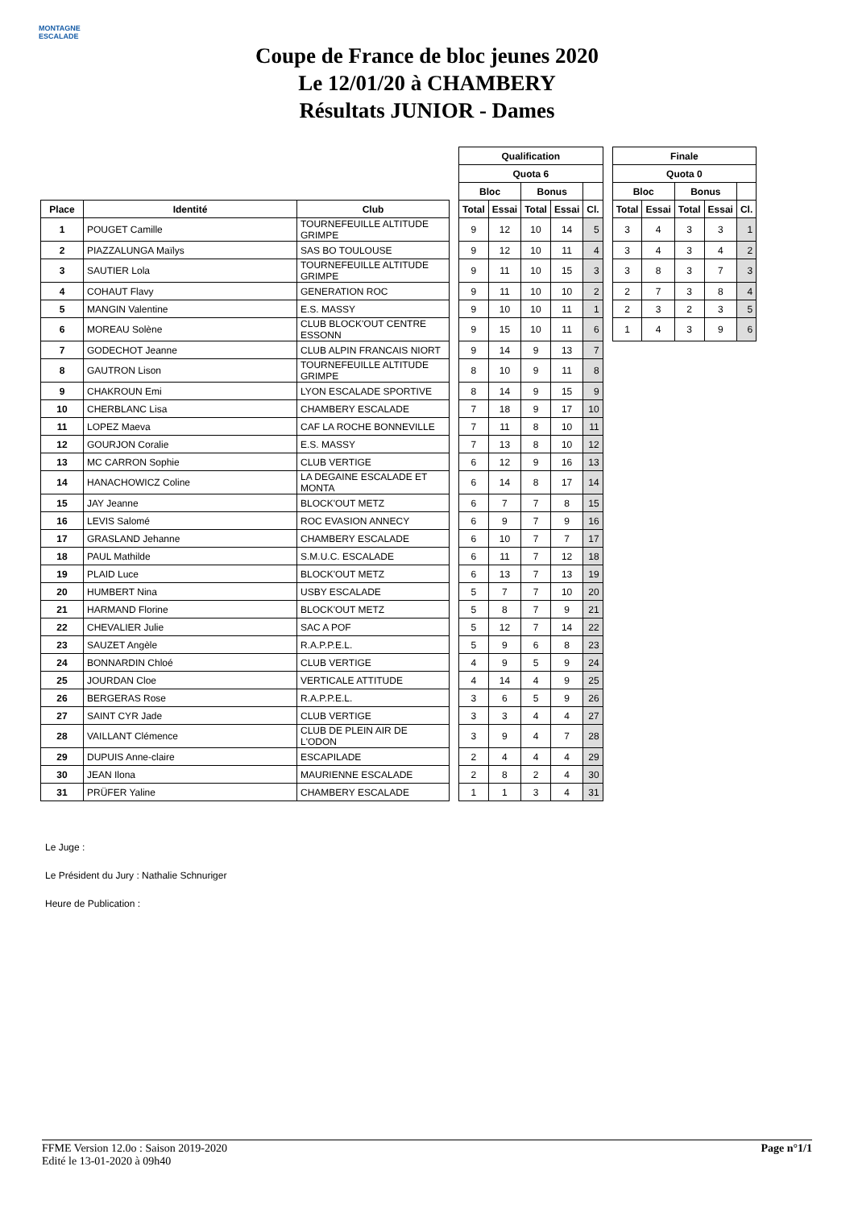MONTAGNE ESCALADE
Coupe de France de bloc jeunes 2020
Le 12/01/20 à CHAMBERY
Résultats JUNIOR - Dames
| | | | | Qualification | | | | | | Finale | | | | |
| | | | | Quota 6 | | | | | | Quota 0 | | | | |
| | | | | Bloc | | Bonus | | | | Bloc | | Bonus | | |
| Place | Identité | Club | | Total | Essai | Total | Essai | Cl. | | Total | Essai | Total | Essai | Cl. |
| 1 | POUGET Camille | TOURNEFEUILLE ALTITUDE GRIMPE | | 9 | 12 | 10 | 14 | 5 | | 3 | 4 | 3 | 3 | 1 |
| 2 | PIAZZALUNGA Maïlys | SAS BO TOULOUSE | | 9 | 12 | 10 | 11 | 4 | | 3 | 4 | 3 | 4 | 2 |
| 3 | SAUTIER Lola | TOURNEFEUILLE ALTITUDE GRIMPE | | 9 | 11 | 10 | 15 | 3 | | 3 | 8 | 3 | 7 | 3 |
| 4 | COHAUT Flavy | GENERATION ROC | | 9 | 11 | 10 | 10 | 2 | | 2 | 7 | 3 | 8 | 4 |
| 5 | MANGIN Valentine | E.S. MASSY | | 9 | 10 | 10 | 11 | 1 | | 2 | 3 | 2 | 3 | 5 |
| 6 | MOREAU Solène | CLUB BLOCK'OUT CENTRE ESSONN | | 9 | 15 | 10 | 11 | 6 | | 1 | 4 | 3 | 9 | 6 |
| 7 | GODECHOT Jeanne | CLUB ALPIN FRANCAIS NIORT | | 9 | 14 | 9 | 13 | 7 | | | | | | |
| 8 | GAUTRON Lison | TOURNEFEUILLE ALTITUDE GRIMPE | | 8 | 10 | 9 | 11 | 8 | | | | | | |
| 9 | CHAKROUN Emi | LYON ESCALADE SPORTIVE | | 8 | 14 | 9 | 15 | 9 | | | | | | |
| 10 | CHERBLANC Lisa | CHAMBERY ESCALADE | | 7 | 18 | 9 | 17 | 10 | | | | | | |
| 11 | LOPEZ Maeva | CAF LA ROCHE BONNEVILLE | | 7 | 11 | 8 | 10 | 11 | | | | | | |
| 12 | GOURJON Coralie | E.S. MASSY | | 7 | 13 | 8 | 10 | 12 | | | | | | |
| 13 | MC CARRON Sophie | CLUB VERTIGE | | 6 | 12 | 9 | 16 | 13 | | | | | | |
| 14 | HANACHOWICZ Coline | LA DEGAINE ESCALADE ET MONTA | | 6 | 14 | 8 | 17 | 14 | | | | | | |
| 15 | JAY Jeanne | BLOCK'OUT METZ | | 6 | 7 | 7 | 8 | 15 | | | | | | |
| 16 | LEVIS Salomé | ROC EVASION ANNECY | | 6 | 9 | 7 | 9 | 16 | | | | | | |
| 17 | GRASLAND Jehanne | CHAMBERY ESCALADE | | 6 | 10 | 7 | 7 | 17 | | | | | | |
| 18 | PAUL Mathilde | S.M.U.C. ESCALADE | | 6 | 11 | 7 | 12 | 18 | | | | | | |
| 19 | PLAID Luce | BLOCK'OUT METZ | | 6 | 13 | 7 | 13 | 19 | | | | | | |
| 20 | HUMBERT Nina | USBY ESCALADE | | 5 | 7 | 7 | 10 | 20 | | | | | | |
| 21 | HARMAND Florine | BLOCK'OUT METZ | | 5 | 8 | 7 | 9 | 21 | | | | | | |
| 22 | CHEVALIER Julie | SAC A POF | | 5 | 12 | 7 | 14 | 22 | | | | | | |
| 23 | SAUZET Angèle | R.A.P.P.E.L. | | 5 | 9 | 6 | 8 | 23 | | | | | | |
| 24 | BONNARDIN Chloé | CLUB VERTIGE | | 4 | 9 | 5 | 9 | 24 | | | | | | |
| 25 | JOURDAN Cloe | VERTICALE ATTITUDE | | 4 | 14 | 4 | 9 | 25 | | | | | | |
| 26 | BERGERAS Rose | R.A.P.P.E.L. | | 3 | 6 | 5 | 9 | 26 | | | | | | |
| 27 | SAINT CYR Jade | CLUB VERTIGE | | 3 | 3 | 4 | 4 | 27 | | | | | | |
| 28 | VAILLANT Clémence | CLUB DE PLEIN AIR DE L'ODON | | 3 | 9 | 4 | 7 | 28 | | | | | | |
| 29 | DUPUIS Anne-claire | ESCAPILADE | | 2 | 4 | 4 | 4 | 29 | | | | | | |
| 30 | JEAN Ilona | MAURIENNE ESCALADE | | 2 | 8 | 2 | 4 | 30 | | | | | | |
| 31 | PRÜFER Yaline | CHAMBERY ESCALADE | | 1 | 1 | 3 | 4 | 31 | | | | | | |
Le Juge :
Le Président du Jury : Nathalie Schnuriger
Heure de Publication :
FFME Version 12.0o : Saison 2019-2020
Edité le 13-01-2020 à 09h40
Page n°1/1